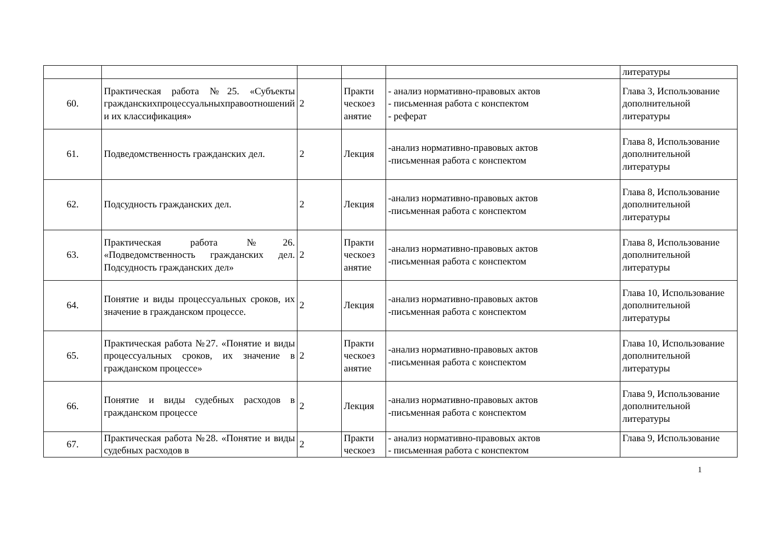| | | | | | литературы |
| 60. | Практическая работа №25. «Субъекты гражданскихпроцессуальныхправоотношений и их классификация» | 2 | Практи ческоез анятие | - анализ нормативно-правовых актов - письменная работа с конспектом - реферат | Глава 3, Использование дополнительной литературы |
| 61. | Подведомственность гражданских дел. | 2 | Лекция | -анализ нормативно-правовых актов -письменная работа с конспектом | Глава 8, Использование дополнительной литературы |
| 62. | Подсудность гражданских дел. | 2 | Лекция | -анализ нормативно-правовых актов -письменная работа с конспектом | Глава 8, Использование дополнительной литературы |
| 63. | Практическая работа №26. «Подведомственность гражданских дел. Подсудность гражданских дел» | 2 | Практи ческоез анятие | -анализ нормативно-правовых актов -письменная работа с конспектом | Глава 8, Использование дополнительной литературы |
| 64. | Понятие и виды процессуальных сроков, их значение в гражданском процессе. | 2 | Лекция | -анализ нормативно-правовых актов -письменная работа с конспектом | Глава 10, Использование дополнительной литературы |
| 65. | Практическая работа №27. «Понятие и виды процессуальных сроков, их значение в гражданском процессе» | 2 | Практи ческоез анятие | -анализ нормативно-правовых актов -письменная работа с конспектом | Глава 10, Использование дополнительной литературы |
| 66. | Понятие и виды судебных расходов в гражданском процессе | 2 | Лекция | -анализ нормативно-правовых актов -письменная работа с конспектом | Глава 9, Использование дополнительной литературы |
| 67. | Практическая работа №28. «Понятие и виды судебных расходов в | 2 | Практи ческоез | - анализ нормативно-правовых актов - письменная работа с конспектом | Глава 9, Использование |
1